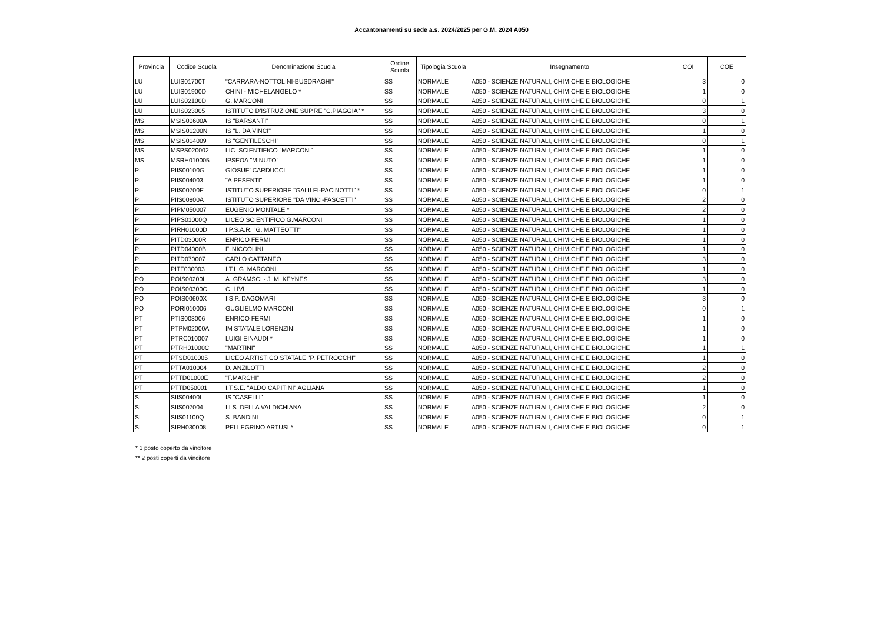Accantonamenti su sede a.s. 2024/2025 per G.M. 2024 A050
| Provincia | Codice Scuola | Denominazione Scuola | Ordine Scuola | Tipologia Scuola | Insegnamento | COI | COE |
| --- | --- | --- | --- | --- | --- | --- | --- |
| LU | LUIS01700T | "CARRARA-NOTTOLINI-BUSDRAGHI" | SS | NORMALE | A050 - SCIENZE NATURALI, CHIMICHE E BIOLOGICHE | 3 | 0 |
| LU | LUIS01900D | CHINI - MICHELANGELO * | SS | NORMALE | A050 - SCIENZE NATURALI, CHIMICHE E BIOLOGICHE | 1 | 0 |
| LU | LUIS02100D | G. MARCONI | SS | NORMALE | A050 - SCIENZE NATURALI, CHIMICHE E BIOLOGICHE | 0 | 1 |
| LU | LUIS023005 | ISTITUTO D'ISTRUZIONE SUP.RE "C.PIAGGIA" * | SS | NORMALE | A050 - SCIENZE NATURALI, CHIMICHE E BIOLOGICHE | 3 | 0 |
| MS | MSIS00600A | IS "BARSANTI" | SS | NORMALE | A050 - SCIENZE NATURALI, CHIMICHE E BIOLOGICHE | 0 | 1 |
| MS | MSIS01200N | IS "L. DA VINCI" | SS | NORMALE | A050 - SCIENZE NATURALI, CHIMICHE E BIOLOGICHE | 1 | 0 |
| MS | MSIS014009 | IS "GENTILESCHI" | SS | NORMALE | A050 - SCIENZE NATURALI, CHIMICHE E BIOLOGICHE | 0 | 1 |
| MS | MSPS020002 | LIC. SCIENTIFICO "MARCONI" | SS | NORMALE | A050 - SCIENZE NATURALI, CHIMICHE E BIOLOGICHE | 1 | 0 |
| MS | MSRH010005 | IPSEOA "MINUTO" | SS | NORMALE | A050 - SCIENZE NATURALI, CHIMICHE E BIOLOGICHE | 1 | 0 |
| PI | PIIS00100G | GIOSUE' CARDUCCI | SS | NORMALE | A050 - SCIENZE NATURALI, CHIMICHE E BIOLOGICHE | 1 | 0 |
| PI | PIIS004003 | "A.PESENTI" | SS | NORMALE | A050 - SCIENZE NATURALI, CHIMICHE E BIOLOGICHE | 1 | 0 |
| PI | PIIS00700E | ISTITUTO SUPERIORE "GALILEI-PACINOTTI" * | SS | NORMALE | A050 - SCIENZE NATURALI, CHIMICHE E BIOLOGICHE | 0 | 1 |
| PI | PIIS00800A | ISTITUTO SUPERIORE "DA VINCI-FASCETTI" | SS | NORMALE | A050 - SCIENZE NATURALI, CHIMICHE E BIOLOGICHE | 2 | 0 |
| PI | PIPM050007 | EUGENIO MONTALE * | SS | NORMALE | A050 - SCIENZE NATURALI, CHIMICHE E BIOLOGICHE | 2 | 0 |
| PI | PIPS01000Q | LICEO SCIENTIFICO G.MARCONI | SS | NORMALE | A050 - SCIENZE NATURALI, CHIMICHE E BIOLOGICHE | 1 | 0 |
| PI | PIRH01000D | I.P.S.A.R. "G. MATTEOTTI" | SS | NORMALE | A050 - SCIENZE NATURALI, CHIMICHE E BIOLOGICHE | 1 | 0 |
| PI | PITD03000R | ENRICO FERMI | SS | NORMALE | A050 - SCIENZE NATURALI, CHIMICHE E BIOLOGICHE | 1 | 0 |
| PI | PITD04000B | F. NICCOLINI | SS | NORMALE | A050 - SCIENZE NATURALI, CHIMICHE E BIOLOGICHE | 1 | 0 |
| PI | PITD070007 | CARLO CATTANEO | SS | NORMALE | A050 - SCIENZE NATURALI, CHIMICHE E BIOLOGICHE | 3 | 0 |
| PI | PITF030003 | I.T.I. G. MARCONI | SS | NORMALE | A050 - SCIENZE NATURALI, CHIMICHE E BIOLOGICHE | 1 | 0 |
| PO | POIS00200L | A. GRAMSCI - J. M. KEYNES | SS | NORMALE | A050 - SCIENZE NATURALI, CHIMICHE E BIOLOGICHE | 3 | 0 |
| PO | POIS00300C | C. LIVI | SS | NORMALE | A050 - SCIENZE NATURALI, CHIMICHE E BIOLOGICHE | 1 | 0 |
| PO | POIS00600X | IIS P. DAGOMARI | SS | NORMALE | A050 - SCIENZE NATURALI, CHIMICHE E BIOLOGICHE | 3 | 0 |
| PO | PORI010006 | GUGLIELMO MARCONI | SS | NORMALE | A050 - SCIENZE NATURALI, CHIMICHE E BIOLOGICHE | 0 | 1 |
| PT | PTIS003006 | ENRICO FERMI | SS | NORMALE | A050 - SCIENZE NATURALI, CHIMICHE E BIOLOGICHE | 1 | 0 |
| PT | PTPM02000A | IM STATALE LORENZINI | SS | NORMALE | A050 - SCIENZE NATURALI, CHIMICHE E BIOLOGICHE | 1 | 0 |
| PT | PTRC010007 | LUIGI EINAUDI * | SS | NORMALE | A050 - SCIENZE NATURALI, CHIMICHE E BIOLOGICHE | 1 | 0 |
| PT | PTRH01000C | "MARTINI" | SS | NORMALE | A050 - SCIENZE NATURALI, CHIMICHE E BIOLOGICHE | 1 | 1 |
| PT | PTSD010005 | LICEO ARTISTICO STATALE "P. PETROCCHI" | SS | NORMALE | A050 - SCIENZE NATURALI, CHIMICHE E BIOLOGICHE | 1 | 0 |
| PT | PTTA010004 | D. ANZILOTTI | SS | NORMALE | A050 - SCIENZE NATURALI, CHIMICHE E BIOLOGICHE | 2 | 0 |
| PT | PTTD01000E | "F.MARCHI" | SS | NORMALE | A050 - SCIENZE NATURALI, CHIMICHE E BIOLOGICHE | 2 | 0 |
| PT | PTTD050001 | I.T.S.E. "ALDO CAPITINI" AGLIANA | SS | NORMALE | A050 - SCIENZE NATURALI, CHIMICHE E BIOLOGICHE | 1 | 0 |
| SI | SIIS00400L | IS "CASELLI" | SS | NORMALE | A050 - SCIENZE NATURALI, CHIMICHE E BIOLOGICHE | 1 | 0 |
| SI | SIIS007004 | I.I.S. DELLA VALDICHIANA | SS | NORMALE | A050 - SCIENZE NATURALI, CHIMICHE E BIOLOGICHE | 2 | 0 |
| SI | SIIS01100Q | S. BANDINI | SS | NORMALE | A050 - SCIENZE NATURALI, CHIMICHE E BIOLOGICHE | 0 | 1 |
| SI | SIRH030008 | PELLEGRINO ARTUSI * | SS | NORMALE | A050 - SCIENZE NATURALI, CHIMICHE E BIOLOGICHE | 0 | 1 |
* 1 posto coperto da vincitore
** 2 posti coperti da vincitore